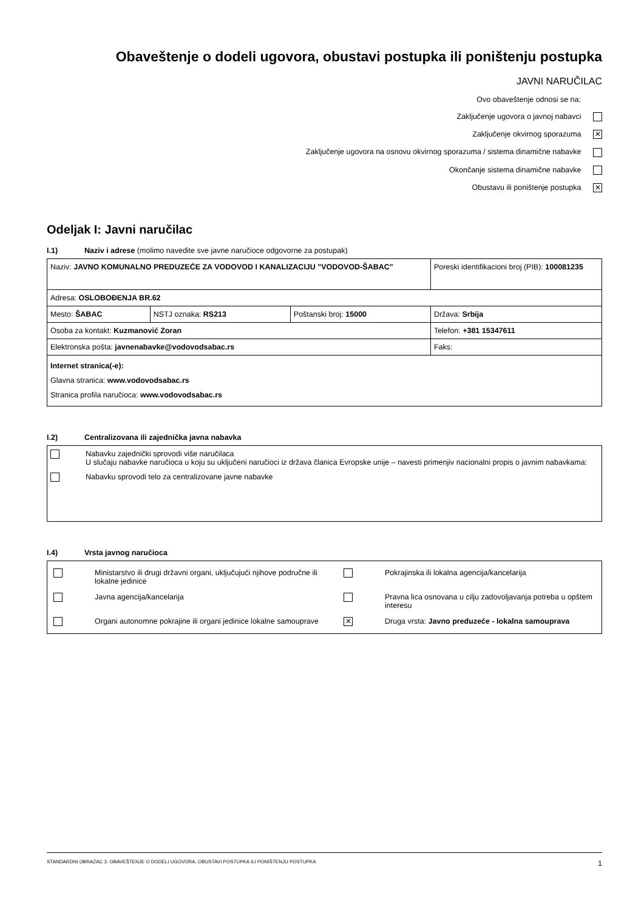Obaveštenje o dodeli ugovora, obustavi postupka ili poništenju postupka
JAVNI NARUČILAC
Ovo obaveštenje odnosi se na:
Zaključenje ugovora o javnoj nabavci
Zaključenje okvirnog sporazuma ✕
Zaključenje ugovora na osnovu okvirnog sporazuma / sistema dinamične nabavke
Okončanje sistema dinamične nabavke
Obustavu ili poništenje postupka ✕
Odeljak I: Javni naručilac
I.1) Naziv i adrese (molimo navedite sve javne naručioce odgovorne za postupak)
| Naziv: JAVNO KOMUNALNO PREDUZEĆE ZA VODOVOD I KANALIZACIJU "VODOVOD-ŠABAC" | | | Poreski identifikacioni broj (PIB): 100081235 |
| Adresa: OSLOBOĐENJA BR.62 | | | |
| Mesto: ŠABAC | NSTJ oznaka: RS213 | Poštanski broj: 15000 | Država: Srbija |
| Osoba za kontakt: Kuzmanović Zoran | | | Telefon: +381 15347611 |
| Elektronska pošta: javnenabavke@vodovodsabac.rs | | | Faks: |
| Internet stranica(-e): Glavna stranica: www.vodovodsabac.rs Stranica profila naručioca: www.vodovodsabac.rs | | | |
I.2) Centralizovana ili zajednička javna nabavka
Nabavku zajednički sprovodi više naručilaca
U slučaju nabavke naručioca u koju su uključeni naručioci iz država članica Evropske unije – navesti primenjiv nacionalni propis o javnim nabavkama:
Nabavku sprovodi telo za centralizovane javne nabavke
I.4) Vrsta javnog naručioca
| | Ministarstvo ili drugi državni organi, uključujući njihove područne ili lokalne jedinice | | Pokrajinska ili lokalna agencija/kancelarija |
| | Javna agencija/kancelarija | | Pravna lica osnovana u cilju zadovoljavanja potreba u opštem interesu |
| | Organi autonomne pokrajine ili organi jedinice lokalne samouprave | ✕ | Druga vrsta: Javno preduzeće - lokalna samouprava |
STANDARDNI OBRAZAC 3: OBAVEŠTENJE O DODELI UGOVORA, OBUSTAVI POSTUPKA ILI PONIŠTENJU POSTUPKA 1